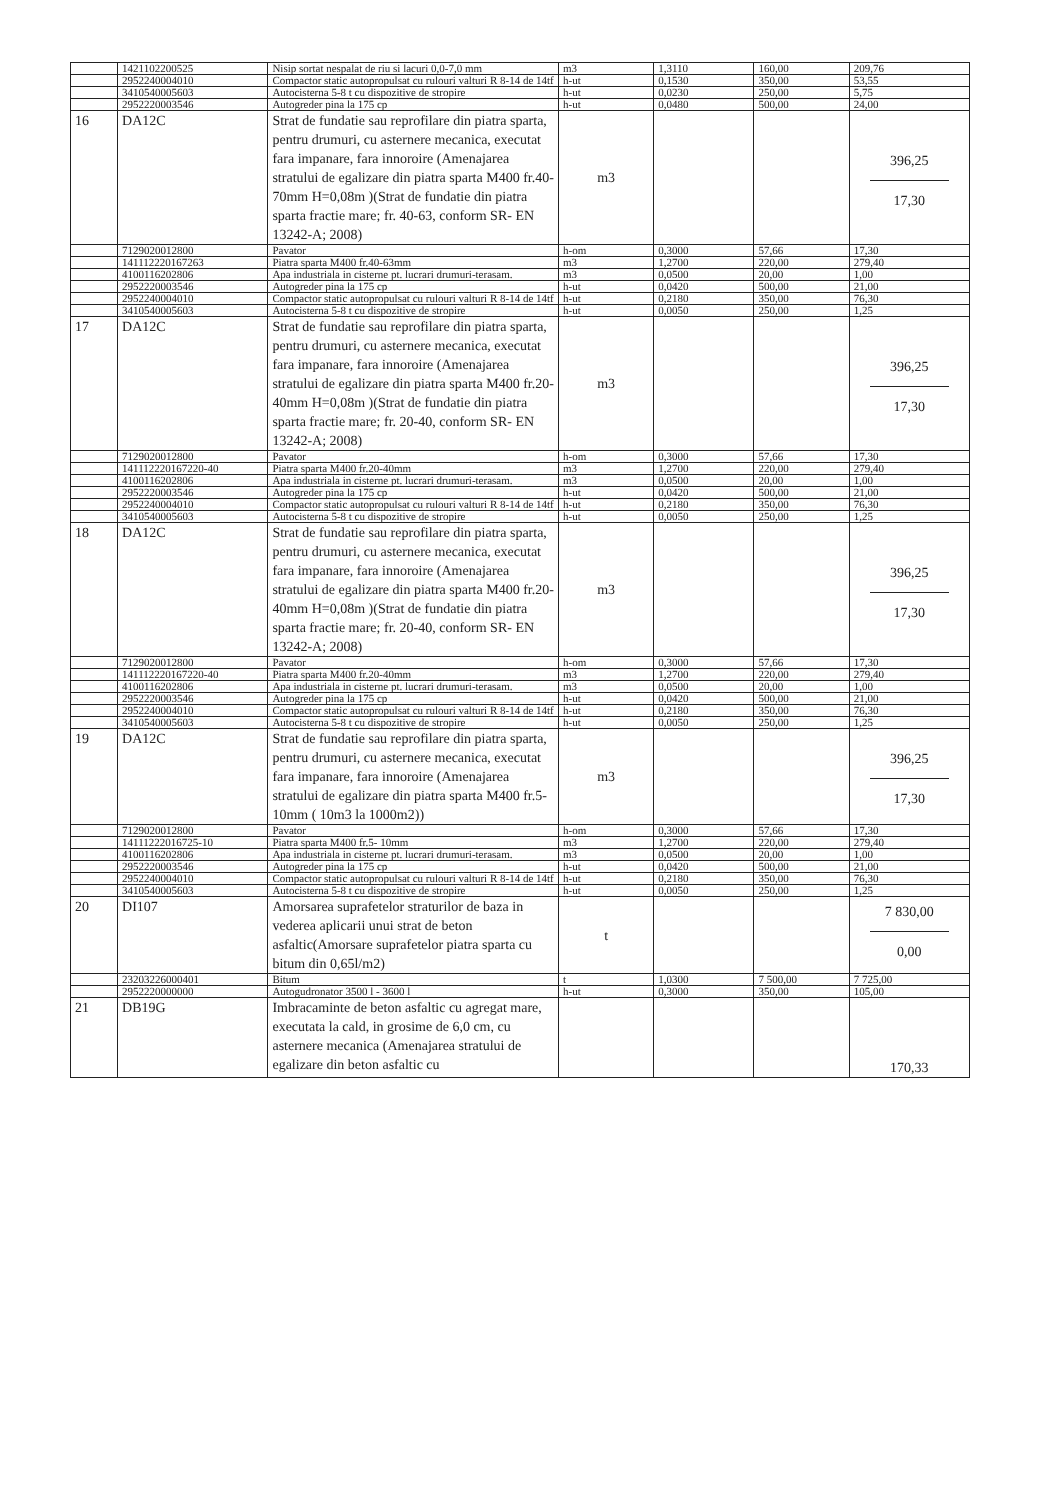| | 1421102200525 | Nisip sortat nespalat de riu si lacuri 0,0-7,0 mm | m3 | 1,3110 | 160,00 | 209,76 |
| | 2952240004010 | Compactor static autopropulsat cu rulouri valturi R 8-14 de 14tf | h-ut | 0,1530 | 350,00 | 53,55 |
| | 3410540005603 | Autocisterna 5-8 t cu dispozitive de stropire | h-ut | 0,0230 | 250,00 | 5,75 |
| | 2952220003546 | Autogreder pina la 175 cp | h-ut | 0,0480 | 500,00 | 24,00 |
| 16 | DA12C | Strat de fundatie sau reprofilare din piatra sparta, pentru drumuri, cu asternere mecanica, executat fara impanare, fara innoroire (Amenajarea stratului de egalizare din piatra sparta M400 fr.40-70mm H=0,08m )(Strat de fundatie din piatra sparta fractie mare; fr. 40-63, conform SR- EN 13242-A; 2008) | m3 | | | 396,25 17,30 |
| | 7129020012800 | Pavator | h-om | 0,3000 | 57,66 | 17,30 |
| | 141112220167263 | Piatra sparta M400 fr.40-63mm | m3 | 1,2700 | 220,00 | 279,40 |
| | 4100116202806 | Apa industriala in cisterne pt. lucrari drumuri-terasam. | m3 | 0,0500 | 20,00 | 1,00 |
| | 2952220003546 | Autogreder pina la 175 cp | h-ut | 0,0420 | 500,00 | 21,00 |
| | 2952240004010 | Compactor static autopropulsat cu rulouri valturi R 8-14 de 14tf | h-ut | 0,2180 | 350,00 | 76,30 |
| | 3410540005603 | Autocisterna 5-8 t cu dispozitive de stropire | h-ut | 0,0050 | 250,00 | 1,25 |
| 17 | DA12C | Strat de fundatie sau reprofilare din piatra sparta, pentru drumuri, cu asternere mecanica, executat fara impanare, fara innoroire (Amenajarea stratului de egalizare din piatra sparta M400 fr.20-40mm H=0,08m )(Strat de fundatie din piatra sparta fractie mare; fr. 20-40, conform SR- EN 13242-A; 2008) | m3 | | | 396,25 17,30 |
| | 7129020012800 | Pavator | h-om | 0,3000 | 57,66 | 17,30 |
| | 141112220167220-40 | Piatra sparta M400 fr.20-40mm | m3 | 1,2700 | 220,00 | 279,40 |
| | 4100116202806 | Apa industriala in cisterne pt. lucrari drumuri-terasam. | m3 | 0,0500 | 20,00 | 1,00 |
| | 2952220003546 | Autogreder pina la 175 cp | h-ut | 0,0420 | 500,00 | 21,00 |
| | 2952240004010 | Compactor static autopropulsat cu rulouri valturi R 8-14 de 14tf | h-ut | 0,2180 | 350,00 | 76,30 |
| | 3410540005603 | Autocisterna 5-8 t cu dispozitive de stropire | h-ut | 0,0050 | 250,00 | 1,25 |
| 18 | DA12C | Strat de fundatie sau reprofilare din piatra sparta, pentru drumuri, cu asternere mecanica, executat fara impanare, fara innoroire (Amenajarea stratului de egalizare din piatra sparta M400 fr.20-40mm H=0,08m )(Strat de fundatie din piatra sparta fractie mare; fr. 20-40, conform SR- EN 13242-A; 2008) | m3 | | | 396,25 17,30 |
| | 7129020012800 | Pavator | h-om | 0,3000 | 57,66 | 17,30 |
| | 141112220167220-40 | Piatra sparta M400 fr.20-40mm | m3 | 1,2700 | 220,00 | 279,40 |
| | 4100116202806 | Apa industriala in cisterne pt. lucrari drumuri-terasam. | m3 | 0,0500 | 20,00 | 1,00 |
| | 2952220003546 | Autogreder pina la 175 cp | h-ut | 0,0420 | 500,00 | 21,00 |
| | 2952240004010 | Compactor static autopropulsat cu rulouri valturi R 8-14 de 14tf | h-ut | 0,2180 | 350,00 | 76,30 |
| | 3410540005603 | Autocisterna 5-8 t cu dispozitive de stropire | h-ut | 0,0050 | 250,00 | 1,25 |
| 19 | DA12C | Strat de fundatie sau reprofilare din piatra sparta, pentru drumuri, cu asternere mecanica, executat fara impanare, fara innoroire (Amenajarea stratului de egalizare din piatra sparta M400 fr.5-10mm ( 10m3 la 1000m2)) | m3 | | | 396,25 17,30 |
| | 7129020012800 | Pavator | h-om | 0,3000 | 57,66 | 17,30 |
| | 14111222016725-10 | Piatra sparta M400 fr.5- 10mm | m3 | 1,2700 | 220,00 | 279,40 |
| | 4100116202806 | Apa industriala in cisterne pt. lucrari drumuri-terasam. | m3 | 0,0500 | 20,00 | 1,00 |
| | 2952220003546 | Autogreder pina la 175 cp | h-ut | 0,0420 | 500,00 | 21,00 |
| | 2952240004010 | Compactor static autopropulsat cu rulouri valturi R 8-14 de 14tf | h-ut | 0,2180 | 350,00 | 76,30 |
| | 3410540005603 | Autocisterna 5-8 t cu dispozitive de stropire | h-ut | 0,0050 | 250,00 | 1,25 |
| 20 | DI107 | Amorsarea suprafetelor straturilor de baza in vederea aplicarii unui strat de beton asfaltic(Amorsare suprafetelor piatra sparta cu bitum din 0,65l/m2) | t | | | 7 830,00 0,00 |
| | 23203226000401 | Bitum | t | 1,0300 | 7 500,00 | 7 725,00 |
| | 2952220000000 | Autogudronator 3500 l - 3600 l | h-ut | 0,3000 | 350,00 | 105,00 |
| 21 | DB19G | Imbracaminte de beton asfaltic cu agregat mare, executata la cald, in grosime de 6,0 cm, cu asternere mecanica (Amenajarea stratului de egalizare din beton asfaltic cu | | | | 170,33 |